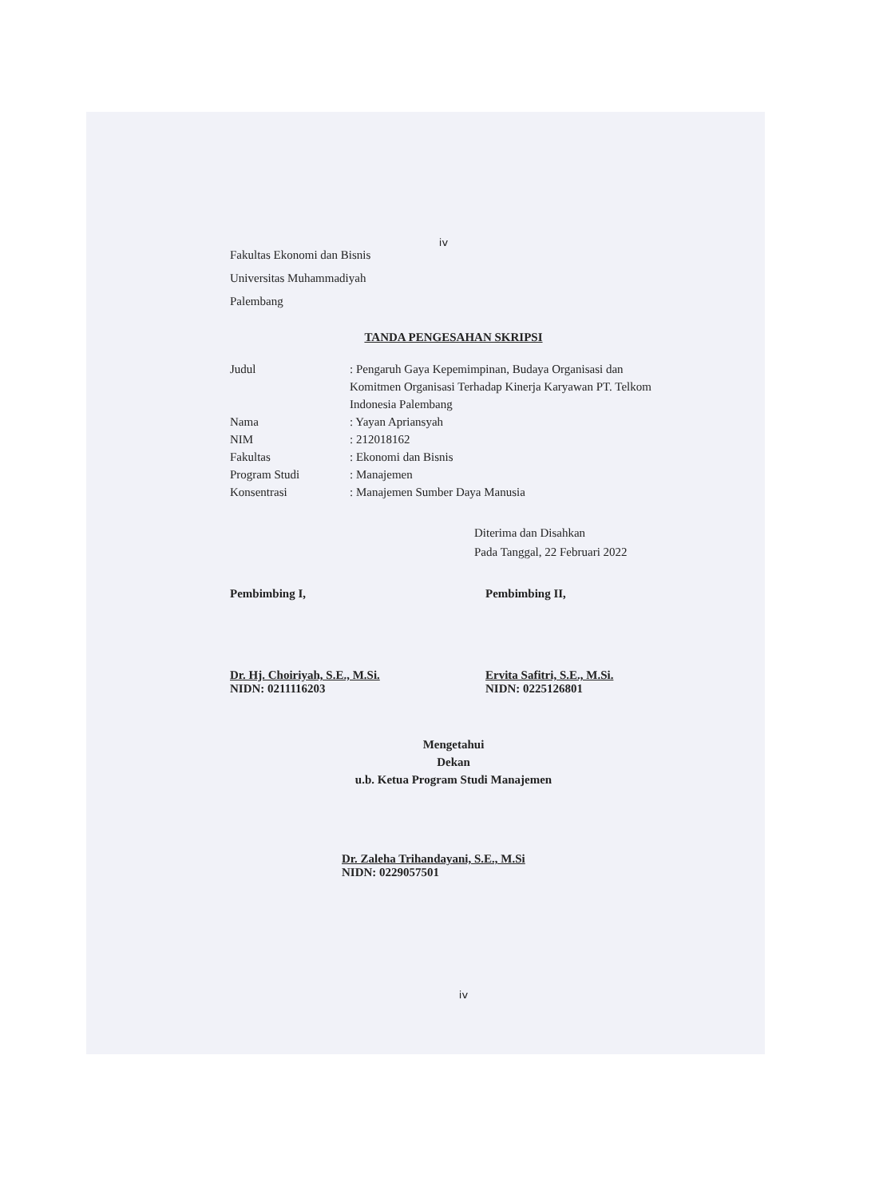iv
Fakultas Ekonomi dan Bisnis
Universitas Muhammadiyah
Palembang
TANDA PENGESAHAN SKRIPSI
Judul: Pengaruh Gaya Kepemimpinan, Budaya Organisasi dan Komitmen Organisasi Terhadap Kinerja Karyawan PT. Telkom Indonesia Palembang
Nama: Yayan Apriansyah
NIM: 212018162
Fakultas: Ekonomi dan Bisnis
Program Studi: Manajemen
Konsentrasi: Manajemen Sumber Daya Manusia
Diterima dan Disahkan
Pada Tanggal, 22 Februari 2022
Pembimbing I,
Dr. Hj. Choiriyah, S.E., M.Si.
NIDN: 0211116203
Pembimbing II,
Ervita Safitri, S.E., M.Si.
NIDN: 0225126801
Mengetahui
Dekan
u.b. Ketua Program Studi Manajemen
Dr. Zaleha Trihandayani, S.E., M.Si
NIDN: 0229057501
iv